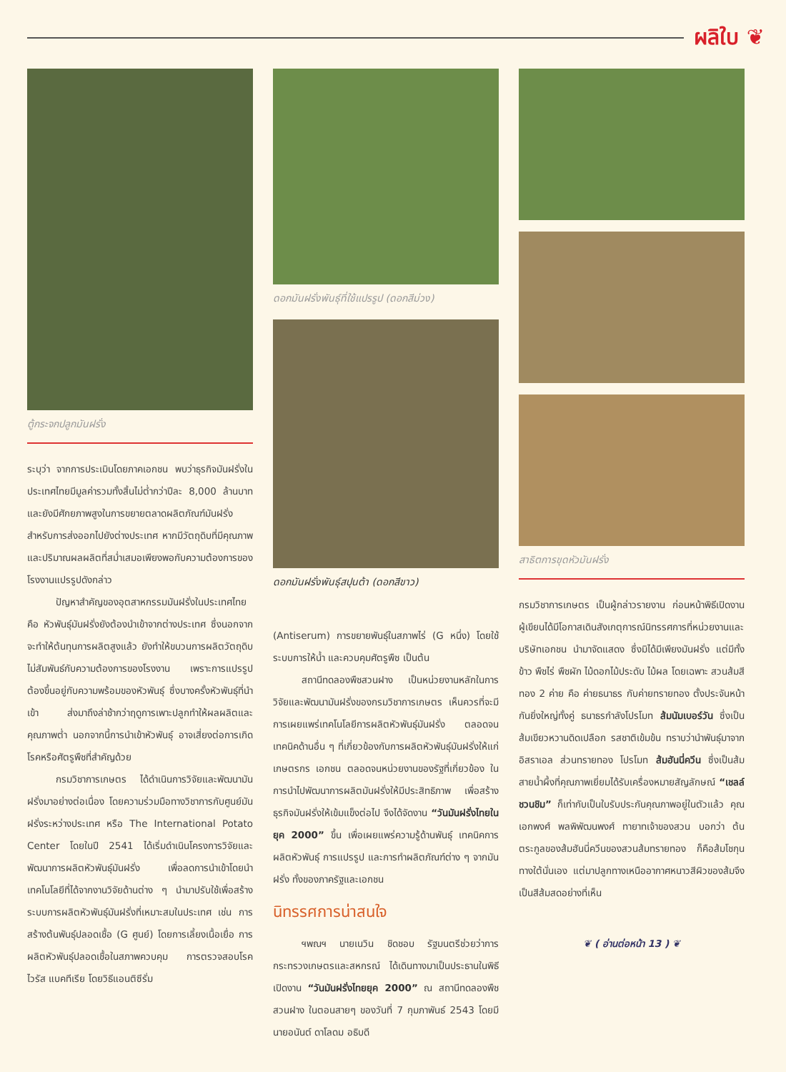ผลิใบ ❦
ตู้กระจกปลูกมันฝรั่ง
ระบุว่า จากการประเมินโดยภาคเอกชน พบว่าธุรกิจมันฝรั่งในประเทศไทยมีมูลค่ารวมทั้งสิ้นไม่ต่ำกว่าปีละ 8,000 ล้านบาท และยังมีศักยภาพสูงในการขยายตลาดผลิตภัณฑ์มันฝรั่งสำหรับการส่งออกไปยังต่างประเทศ หากมีวัตถุดิบที่มีคุณภาพและปริมาณผลผลิตที่สม่ำเสมอเพียงพอกับความต้องการของโรงงานแปรรูปดังกล่าว
ปัญหาสำคัญของอุตสาหกรรมมันฝรั่งในประเทศไทย คือ หัวพันธุ์มันฝรั่งยังต้องนำเข้าจากต่างประเทศ ซึ่งนอกจากจะทำให้ต้นทุนการผลิตสูงแล้ว ยังทำให้ขบวนการผลิตวัตถุดิบไม่สัมพันธ์กับความต้องการของโรงงาน เพราะการแปรรูปต้องขึ้นอยู่กับความพร้อมของหัวพันธุ์ ซึ่งบางครั้งหัวพันธุ์ที่นำเข้า ส่งมาถึงล่าช้ากว่าฤดูการเพาะปลูกทำให้ผลผลิตและคุณภาพต่ำ นอกจากนี้การนำเข้าหัวพันธุ์ อาจเสี่ยงต่อการเกิดโรคหรือศัตรูพืชที่สำคัญด้วย
กรมวิชาการเกษตร ได้ดำเนินการวิจัยและพัฒนามันฝรั่งมาอย่างต่อเนื่อง โดยความร่วมมือทางวิชาการกับศูนย์มันฝรั่งระหว่างประเทศ หรือ The International Potato Center โดยในปี 2541 ได้เริ่มดำเนินโครงการวิจัยและพัฒนาการผลิตหัวพันธุ์มันฝรั่ง เพื่อลดการนำเข้าโดยนำเทคโนโลยีที่ได้จากงานวิจัยด้านต่าง ๆ นำมาปรับใช้เพื่อสร้างระบบการผลิตหัวพันธุ์มันฝรั่งที่เหมาะสมในประเทศ เช่น การสร้างต้นพันธุ์ปลอดเชื้อ (G ศูนย์) โดยการเลี้ยงเนื้อเยื่อ การผลิตหัวพันธุ์ปลอดเชื้อในสภาพควบคุม การตรวจสอบโรคไวรัส แบคทีเรีย โดยวิธีแอนติซีรั่ม
ดอกมันฝรั่งพันธุ์ที่ใช้แปรรูป (ดอกสีม่วง)
ดอกมันฝรั่งพันธุ์สปุนต้า (ดอกสีขาว)
(Antiserum) การขยายพันธุ์ในสภาพไร่ (G หนึ่ง) โดยใช้ระบบการให้น้ำ และควบคุมศัตรูพืช เป็นต้น
สถานีทดลองพืชสวนฝาง เป็นหน่วยงานหลักในการวิจัยและพัฒนามันฝรั่งของกรมวิชาการเกษตร เห็นควรที่จะมีการเผยแพร่เทคโนโลยีการผลิตหัวพันธุ์มันฝรั่ง ตลอดจนเทคนิคด้านอื่น ๆ ที่เกี่ยวข้องกับการผลิตหัวพันธุ์มันฝรั่งให้แก่ เกษตรกร เอกชน ตลอดจนหน่วยงานของรัฐที่เกี่ยวข้อง ในการนำไปพัฒนาการผลิตมันฝรั่งให้มีประสิทธิภาพ เพื่อสร้างธุรกิจมันฝรั่งให้เข้มแข็งต่อไป จึงได้จัดงาน “วันมันฝรั่งไทยในยุค 2000” ขึ้น เพื่อเผยแพร่ความรู้ด้านพันธุ์ เทคนิคการผลิตหัวพันธุ์ การแปรรูป และการทำผลิตภัณฑ์ต่าง ๆ จากมันฝรั่ง ทั้งของภาครัฐและเอกชน
นิทรรศการน่าสนใจ
ฯพณฯ นายเนวิน ชิดชอบ รัฐมนตรีช่วยว่าการกระทรวงเกษตรและสหกรณ์ ได้เดินทางมาเป็นประธานในพิธีเปิดงาน “วันมันฝรั่งไทยยุค 2000” ณ สถานีทดลองพืชสวนฝาง ในตอนสายๆ ของวันที่ 7 กุมภาพันธ์ 2543 โดยมีนายอนันต์ ดาโลดม อธิบดี
สาธิตการขุดหัวมันฝรั่ง
กรมวิชาการเกษตร เป็นผู้กล่าวรายงาน ก่อนหน้าพิธีเปิดงาน ผู้เขียนได้มีโอกาสเดินสังเกตุการณ์นิทรรศการที่หน่วยงานและบริษัทเอกชน นำมาจัดแสดง ซึ่งมิได้มีเพียงมันฝรั่ง แต่มีทั้ง ข้าว พืชไร่ พืชผัก ไม้ดอกไม้ประดับ ไม้ผล โดยเฉพาะ สวนส้มสีทอง 2 ค่าย คือ ค่ายธนาธร กับค่ายทรายทอง ตั้งประจันหน้ากันยิ่งใหญ่ทั้งคู่ ธนาธรกำลังโปรโมท ส้มนัมเบอร์วัน ซึ่งเป็นส้มเขียวหวานดิดเปลือก รสชาติเข้มข้น ทราบว่านำพันธุ์มาจากอิสราเอล ส่วนทรายทอง โปรโมท ส้มฮันนี่ควีน ซึ่งเป็นส้มสายน้ำผึ้งที่คุณภาพเยี่ยมได้รับเครื่องหมายสัญลักษณ์ “เชลล์ชวนชิม” ก็เท่ากับเป็นใบรับประกันคุณภาพอยู่ในตัวแล้ว คุณเอกพงศ์ พลพิพัฒนพงศ์ ทายาทเจ้าของสวน บอกว่า ต้นตระกูลของส้มฮันนี่ควีนของสวนส้มทรายทอง ก็คือส้มโชกุน ทางใต้นั่นเอง แต่มาปลูกทางเหนืออากาศหนาวสีผิวของส้มจึงเป็นสีส้มสดอย่างที่เห็น
❦ ( อ่านต่อหน้า 13 ) ❦